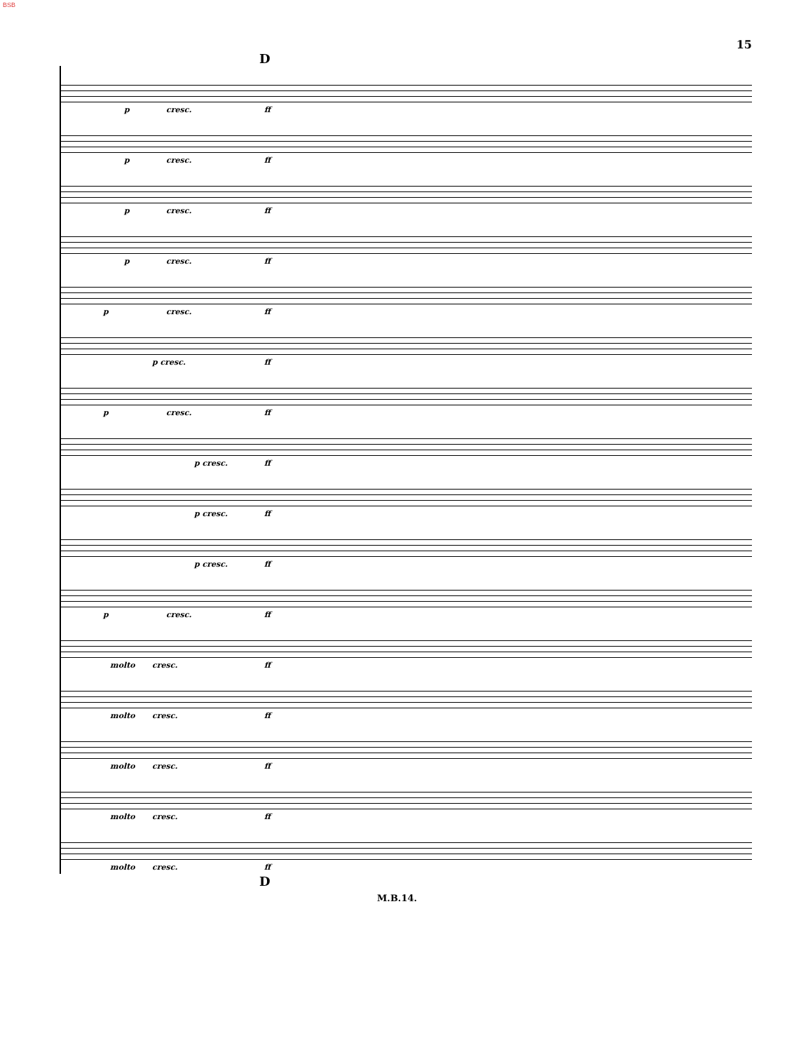BSB
15
D
p cresc. ff
p cresc. ff
p cresc. ff
p cresc. ff
p cresc. ff
p cresc. ff
p cresc. ff
p cresc. ff
p cresc. ff
p cresc. ff
p cresc. ff
molto cresc. ff
molto cresc. ff
molto cresc. ff
molto cresc. ff
molto cresc. ff
D
M.B.14.